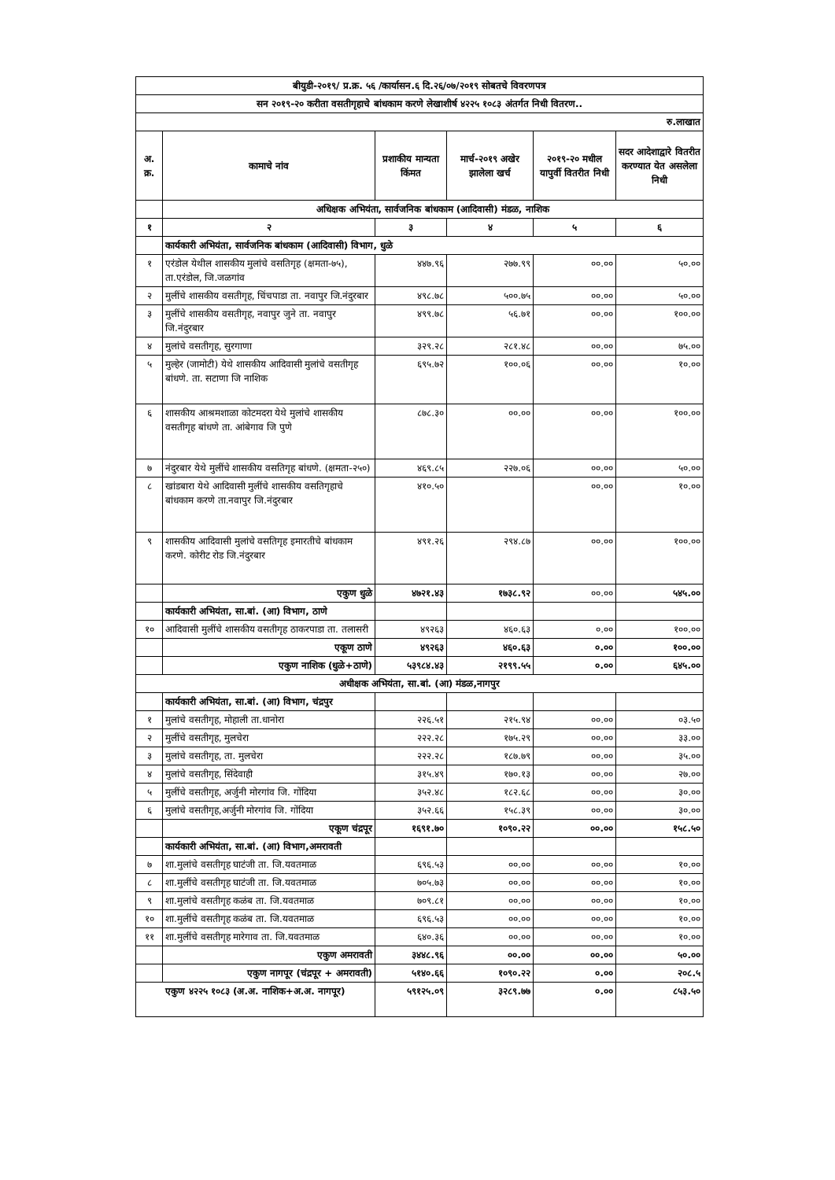| बीयुडी-२०१९/ प्र.क्र. ५६ /कार्यासन.६ दि.२६/०७/२०१९ सोबतचे विवरणपत्र | | | | | |
| सन २०१९-२० करीता वसतीगृहाचे बांधकाम करणे लेखाशीर्ष ४२२५ १०८३ अंतर्गत निधी वितरण.. | | | | | |
| रु.लाखात | | | | | |
| अ. क्र. | कामाचे नांव | प्रशाकीय मान्यता किंमत | मार्च-२०१९ अखेर झालेला खर्च | २०१९-२० मधील यापुर्वी वितरीत निधी | सदर आदेशाद्वारे वितरीत करण्यात येत असलेला निधी |
| | अधिक्षक अभियंता, सार्वजनिक बांधकाम (आदिवासी) मंडळ, नाशिक | | | | |
| १ | २ | ३ | ४ | ५ | ६ |
| | कार्यकारी अभियंता, सार्वजनिक बांधकाम (आदिवासी) विभाग, धुळे | | | | |
| १ | एरंडोल येथील शासकीय मुलांचे वसतिगृह (क्षमता-७५), ता.एरंडोल, जि.जळगांव | ४४७.९६ | २७७.९९ | ००.०० | ५०.०० |
| २ | मुलींचे शासकीय वसतीगृह, चिंचपाडा ता. नवापुर जि.नंदुरबार | ४९८.७८ | ५००.७५ | ००.०० | ५०.०० |
| ३ | मुलींचे शासकीय वसतीगृह, नवापुर जुने ता. नवापुर जि.नंदुरबार | ४९९.७८ | ५६.७१ | ००.०० | १००.०० |
| ४ | मुलांचे वसतीगृह, सुरगाणा | ३२९.२८ | २८१.४८ | ००.०० | ७५.०० |
| ५ | मुल्हेर (जामोटी) येथे शासकीय आदिवासी मुलांचे वसतीगृह बांधणे. ता. सटाणा जि नाशिक | ६९५.७२ | १००.०६ | ००.०० | १०.०० |
| ६ | शासकीय आश्रमशाळा कोटमदरा येथे मुलांचे शासकीय वसतीगृह बांधणे ता. आंबेगाव जि पुणे | ८७८.३० | ००.०० | ००.०० | १००.०० |
| ७ | नंदुरबार येथे मुलींचे शासकीय वसतिगृह बांधणे. (क्षमता-२५०) | ४६९.८५ | २२७.०६ | ००.०० | ५०.०० |
| ८ | खांडबारा येथे आदिवासी मुलींचे शासकीय वसतिगृहाचे बांधकाम करणे ता.नवापुर जि.नंदुरबार | ४१०.५० | | ००.०० | १०.०० |
| ९ | शासकीय आदिवासी मुलांचे वसतिगृह इमारतीचे बांधकाम करणे. कोरीट रोड जि.नंदुरबार | ४९१.२६ | २९४.८७ | ००.०० | १००.०० |
| | एकुण धुळे | ४७२१.४३ | १७३८.९२ | ००.०० | ५४५.०० |
| | कार्यकारी अभियंता, सा.बां. (आ) विभाग, ठाणे | | | | |
| १० | आदिवासी मुलींचे शासकीय वसतीगृह ठाकरपाडा ता. तलासरी | ४९२६३ | ४६०.६३ | ०.०० | १००.०० |
| | एकूण ठाणे | ४९२६३ | ४६०.६३ | ०.०० | १००.०० |
| | एकुण नाशिक (धुळे+ठाणे) | ५३९८४.४३ | २१९९.५५ | ०.०० | ६४५.०० |
| अधीक्षक अभियंता, सा.बां. (आ) मंडळ,नागपुर | | | | | |
| | कार्यकारी अभियंता, सा.बां. (आ) विभाग, चंद्रपुर | | | | |
| १ | मुलांचे वसतीगृह, मोहाली ता.धानोरा | २२६.५१ | २१५.९४ | ००.०० | ०३.५० |
| २ | मुलींचे वसतीगृह, मुलचेरा | २२२.२८ | १७५.२९ | ००.०० | ३३.०० |
| ३ | मुलांचे वसतीगृह, ता. मुलचेरा | २२२.२८ | १८७.७९ | ००.०० | ३५.०० |
| ४ | मुलांचे वसतीगृह, सिंदेवाही | ३१५.४९ | १७०.१३ | ००.०० | २७.०० |
| ५ | मुलींचे वसतीगृह, अर्जुनी मोरगांव जि. गोंदिया | ३५२.४८ | १८२.६८ | ००.०० | ३०.०० |
| ६ | मुलांचे वसतीगृह,अर्जुनी मोरगांव जि. गोंदिया | ३५२.६६ | १५८.३९ | ००.०० | ३०.०० |
| | एकूण चंद्रपूर | १६९१.७० | १०९०.२२ | ००.०० | १५८.५० |
| | कार्यकारी अभियंता, सा.बां. (आ) विभाग,अमरावती | | | | |
| ७ | शा.मुलांचे वसतीगृह घाटंजी ता. जि.यवतमाळ | ६९६.५३ | ००.०० | ००.०० | १०.०० |
| ८ | शा.मुलींचे वसतीगृह घाटंजी ता. जि.यवतमाळ | ७०५.७३ | ००.०० | ००.०० | १०.०० |
| ९ | शा.मुलांचे वसतीगृह कळंब ता. जि.यवतमाळ | ७०९.८१ | ००.०० | ००.०० | १०.०० |
| १० | शा.मुलींचे वसतीगृह कळंब ता. जि.यवतमाळ | ६९६.५३ | ००.०० | ००.०० | १०.०० |
| ११ | शा.मुलींचे वसतीगृह मारेगाव ता. जि.यवतमाळ | ६४०.३६ | ००.०० | ००.०० | १०.०० |
| | एकुण अमरावती | ३४४८.९६ | ००.०० | ००.०० | ५०.०० |
| | एकुण नागपूर (चंद्रपूर + अमरावती) | ५१४०.६६ | १०९०.२२ | ०.०० | २०८.५ |
| एकुण ४२२५ १०८३ (अ.अ. नाशिक+अ.अ. नागपूर) | | ५९१२५.०९ | ३२८९.७७ | ०.०० | ८५३.५० |